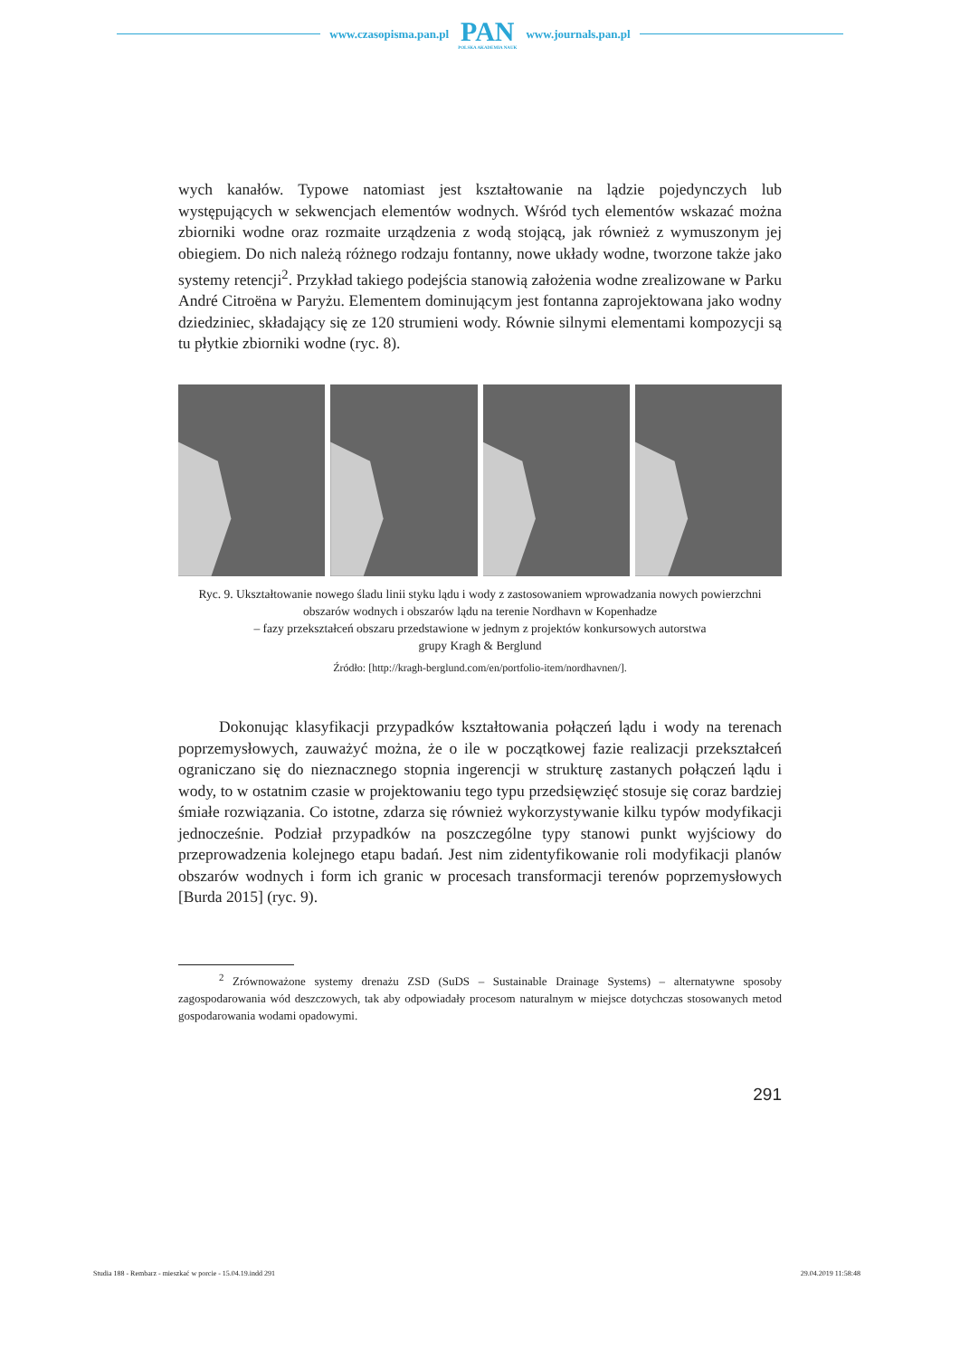www.czasopisma.pan.pl
PAN
POLSKA AKADEMIA NAUK
www.journals.pan.pl
wych kanałów. Typowe natomiast jest kształtowanie na lądzie pojedynczych lub występujących w sekwencjach elementów wodnych. Wśród tych elementów wskazać można zbiorniki wodne oraz rozmaite urządzenia z wodą stojącą, jak również z wymuszonym jej obiegiem. Do nich należą różnego rodzaju fontanny, nowe układy wodne, tworzone także jako systemy retencji<sup>2</sup>. Przykład takiego podejścia stanowią założenia wodne zrealizowane w Parku André Citroëna w Paryżu. Elementem dominującym jest fontanna zaprojektowana jako wodny dziedziniec, składający się ze 120 strumieni wody. Równie silnymi elementami kompozycji są tu płytkie zbiorniki wodne (ryc. 8).
Ryc. 9. Ukształtowanie nowego śladu linii styku lądu i wody z zastosowaniem wprowadzania nowych powierzchni obszarów wodnych i obszarów lądu na terenie Nordhavn w Kopenhadze
– fazy przekształceń obszaru przedstawione w jednym z projektów konkursowych autorstwa
grupy Kragh & Berglund
Źródło: [http://kragh-berglund.com/en/portfolio-item/nordhavnen/].
Dokonując klasyfikacji przypadków kształtowania połączeń lądu i wody na terenach poprzemysłowych, zauważyć można, że o ile w początkowej fazie realizacji przekształceń ograniczano się do nieznacznego stopnia ingerencji w strukturę zastanych połączeń lądu i wody, to w ostatnim czasie w projektowaniu tego typu przedsięwzięć stosuje się coraz bardziej śmiałe rozwiązania. Co istotne, zdarza się również wykorzystywanie kilku typów modyfikacji jednocześnie. Podział przypadków na poszczególne typy stanowi punkt wyjściowy do przeprowadzenia kolejnego etapu badań. Jest nim zidentyfikowanie roli modyfikacji planów obszarów wodnych i form ich granic w procesach transformacji terenów poprzemysłowych [Burda 2015] (ryc. 9).
<sup>2</sup> Zrównoważone systemy drenażu ZSD (SuDS – Sustainable Drainage Systems) – alternatywne sposoby zagospodarowania wód deszczowych, tak aby odpowiadały procesom naturalnym w miejsce dotychczas stosowanych metod gospodarowania wodami opadowymi.
291
Studia 188 - Rembarz - mieszkać w porcie - 15.04.19.indd 291 29.04.2019 11:58:48